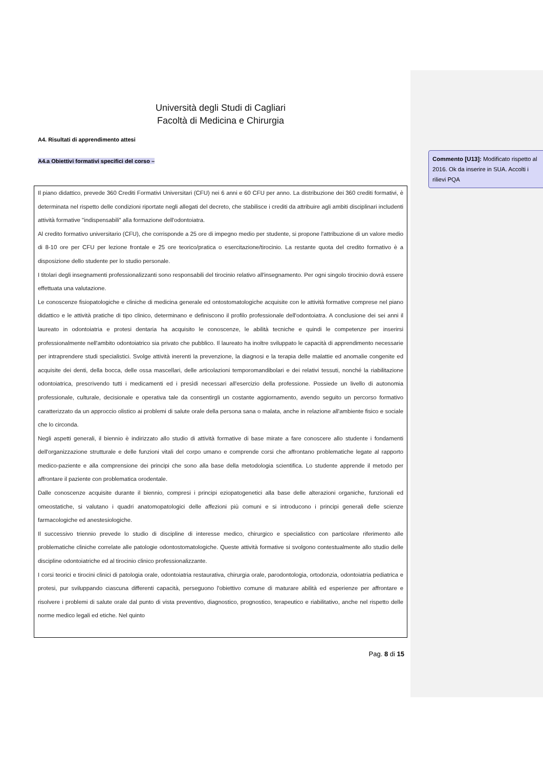Università degli Studi di Cagliari
Facoltà di Medicina e Chirurgia
A4. Risultati di apprendimento attesi
A4.a Obiettivi formativi specifici del corso –
Il piano didattico, prevede 360 Crediti Formativi Universitari (CFU) nei 6 anni e 60 CFU per anno. La distribuzione dei 360 crediti formativi, è determinata nel rispetto delle condizioni riportate negli allegati del decreto, che stabilisce i crediti da attribuire agli ambiti disciplinari includenti attività formative "indispensabili" alla formazione dell'odontoiatra.
Al credito formativo universitario (CFU), che corrisponde a 25 ore di impegno medio per studente, si propone l'attribuzione di un valore medio di 8-10 ore per CFU per lezione frontale e 25 ore teorico/pratica o esercitazione/tirocinio. La restante quota del credito formativo è a disposizione dello studente per lo studio personale.
I titolari degli insegnamenti professionalizzanti sono responsabili del tirocinio relativo all'insegnamento. Per ogni singolo tirocinio dovrà essere effettuata una valutazione.
Le conoscenze fisiopatologiche e cliniche di medicina generale ed ontostomatologiche acquisite con le attività formative comprese nel piano didattico e le attività pratiche di tipo clinico, determinano e definiscono il profilo professionale dell'odontoiatra. A conclusione dei sei anni il laureato in odontoiatria e protesi dentaria ha acquisito le conoscenze, le abilità tecniche e quindi le competenze per inserirsi professionalmente nell'ambito odontoiatrico sia privato che pubblico. Il laureato ha inoltre sviluppato le capacità di apprendimento necessarie per intraprendere studi specialistici. Svolge attività inerenti la prevenzione, la diagnosi e la terapia delle malattie ed anomalie congenite ed acquisite dei denti, della bocca, delle ossa mascellari, delle articolazioni temporomandibolari e dei relativi tessuti, nonché la riabilitazione odontoiatrica, prescrivendo tutti i medicamenti ed i presìdi necessari all'esercizio della professione. Possiede un livello di autonomia professionale, culturale, decisionale e operativa tale da consentirgli un costante aggiornamento, avendo seguito un percorso formativo caratterizzato da un approccio olistico ai problemi di salute orale della persona sana o malata, anche in relazione all'ambiente fisico e sociale che lo circonda.
Negli aspetti generali, il biennio è indirizzato allo studio di attività formative di base mirate a fare conoscere allo studente i fondamenti dell'organizzazione strutturale e delle funzioni vitali del corpo umano e comprende corsi che affrontano problematiche legate al rapporto medico-paziente e alla comprensione dei principi che sono alla base della metodologia scientifica. Lo studente apprende il metodo per affrontare il paziente con problematica orodentale.
Dalle conoscenze acquisite durante il biennio, compresi i principi eziopatogenetici alla base delle alterazioni organiche, funzionali ed omeostatiche, si valutano i quadri anatomopatologici delle affezioni più comuni e si introducono i principi generali delle scienze farmacologiche ed anestesiologiche.
Il successivo triennio prevede lo studio di discipline di interesse medico, chirurgico e specialistico con particolare riferimento alle problematiche cliniche correlate alle patologie odontostomatologiche. Queste attività formative si svolgono contestualmente allo studio delle discipline odontoiatriche ed al tirocinio clinico professionalizzante.
I corsi teorici e tirocini clinici di patologia orale, odontoiatria restaurativa, chirurgia orale, parodontologia, ortodonzia, odontoiatria pediatrica e protesi, pur sviluppando ciascuna differenti capacità, perseguono l'obiettivo comune di maturare abilità ed esperienze per affrontare e risolvere i problemi di salute orale dal punto di vista preventivo, diagnostico, prognostico, terapeutico e riabilitativo, anche nel rispetto delle norme medico legali ed etiche. Nel quinto
Pag. 8 di 15
Commento [U13]: Modificato rispetto al 2016. Ok da inserire in SUA. Accolti i rilievi PQA